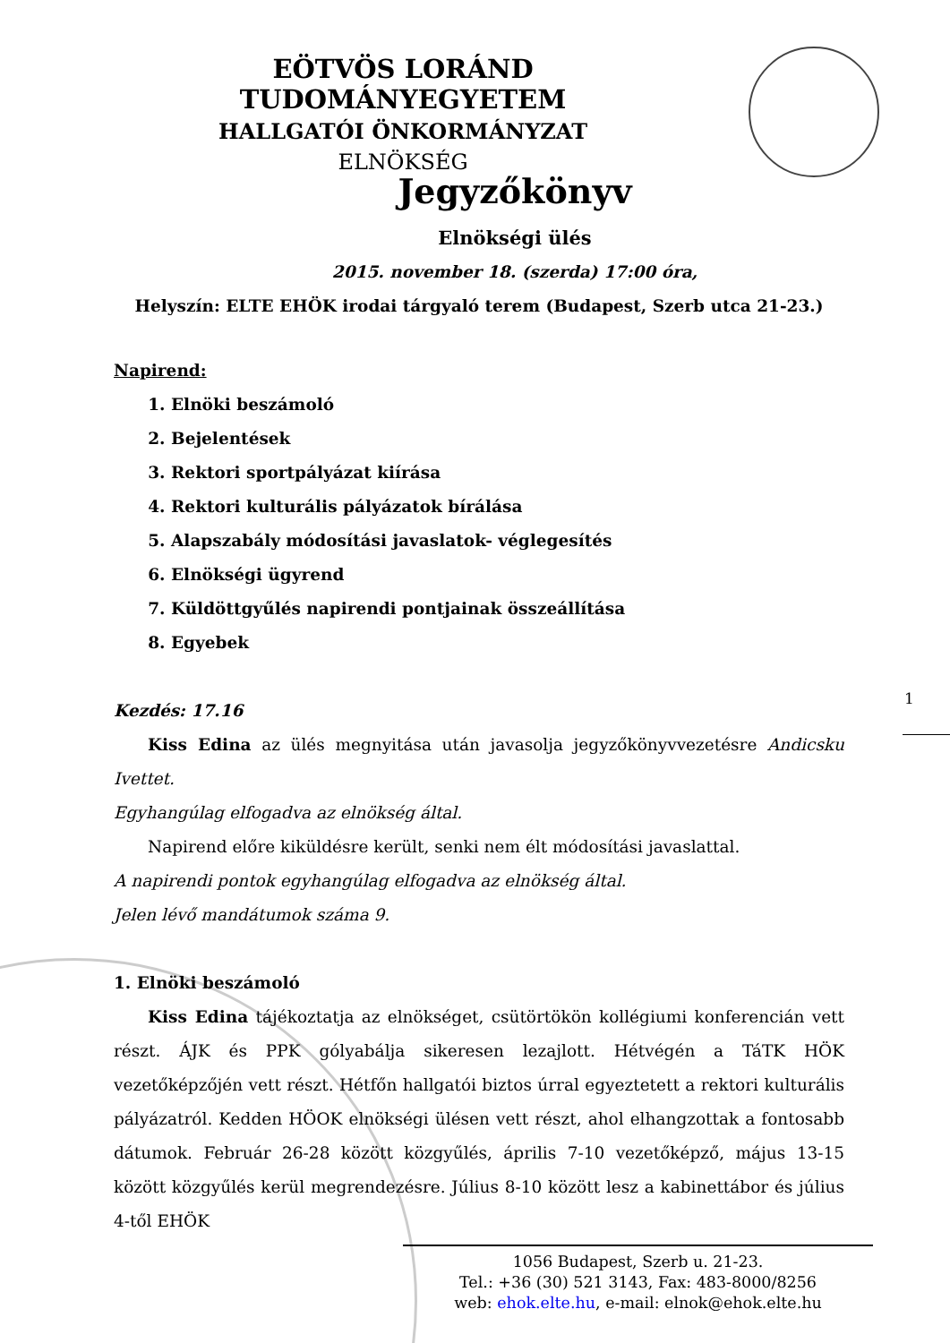EÖTVÖS LORÁND TUDOMÁNYEGYETEM
HALLGATÓI ÖNKORMÁNYZAT
ELNÖKSÉG
Jegyzőkönyv
Elnökségi ülés
2015. november 18. (szerda) 17:00 óra,
Helyszín: ELTE EHÖK irodai tárgyaló terem (Budapest, Szerb utca 21-23.)
Napirend:
1. Elnöki beszámoló
2. Bejelentések
3. Rektori sportpályázat kiírása
4. Rektori kulturális pályázatok bírálása
5. Alapszabály módosítási javaslatok- véglegesítés
6. Elnökségi ügyrend
7. Küldöttgyűlés napirendi pontjainak összeállítása
8. Egyebek
Kezdés: 17.16
Kiss Edina az ülés megnyitása után javasolja jegyzőkönyvvezetésre Andicsku Ivettet.
Egyhangúlag elfogadva az elnökség által.
Napirend előre kiküldésre került, senki nem élt módosítási javaslattal.
A napirendi pontok egyhangúlag elfogadva az elnökség által.
Jelen lévő mandátumok száma 9.
1. Elnöki beszámoló
Kiss Edina tájékoztatja az elnökséget, csütörtökön kollégiumi konferencián vett részt. ÁJK és PPK gólyabálja sikeresen lezajlott. Hétvégén a TáTK HÖK vezetőképzőjén vett részt. Hétfőn hallgatói biztos úrral egyeztetett a rektori kulturális pályázatról. Kedden HÖOK elnökségi ülésen vett részt, ahol elhangzottak a fontosabb dátumok. Február 26-28 között közgyűlés, április 7-10 vezetőképző, május 13-15 között közgyűlés kerül megrendezésre. Július 8-10 között lesz a kabinettábor és július 4-től EHÖK
1
1056 Budapest, Szerb u. 21-23.
Tel.: +36 (30) 521 3143, Fax: 483-8000/8256
web: ehok.elte.hu, e-mail: elnok@ehok.elte.hu